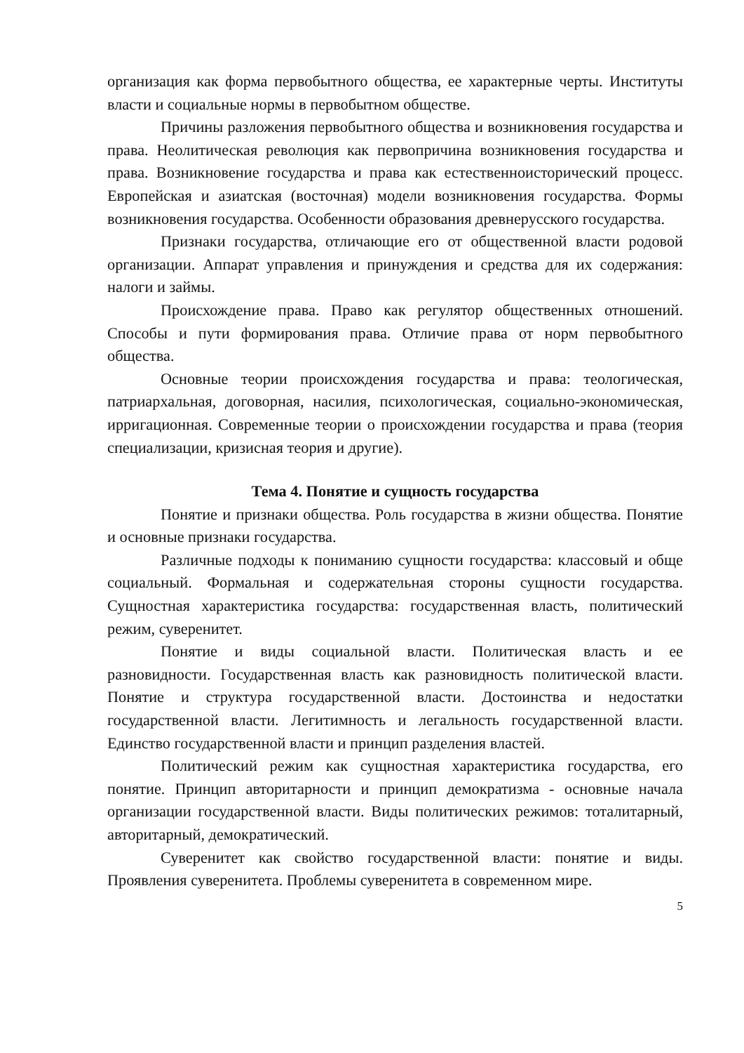организация как форма первобытного общества, ее характерные черты. Институты власти и социальные нормы в первобытном обществе.
Причины разложения первобытного общества и возникновения государства и права. Неолитическая революция как первопричина возникновения государства и права. Возникновение государства и права как естественноисторический процесс. Европейская и азиатская (восточная) модели возникновения государства. Формы возникновения государства. Особенности образования древнерусского государства.
Признаки государства, отличающие его от общественной власти родовой организации. Аппарат управления и принуждения и средства для их содержания: налоги и займы.
Происхождение права. Право как регулятор общественных отношений. Способы и пути формирования права. Отличие права от норм первобытного общества.
Основные теории происхождения государства и права: теологическая, патриархальная, договорная, насилия, психологическая, социально-экономическая, ирригационная. Современные теории о происхождении государства и права (теория специализации, кризисная теория и другие).
Тема 4. Понятие и сущность государства
Понятие и признаки общества. Роль государства в жизни общества. Понятие и основные признаки государства.
Различные подходы к пониманию сущности государства: классовый и обще социальный. Формальная и содержательная стороны сущности государства. Сущностная характеристика государства: государственная власть, политический режим, суверенитет.
Понятие и виды социальной власти. Политическая власть и ее разновидности. Государственная власть как разновидность политической власти. Понятие и структура государственной власти. Достоинства и недостатки государственной власти. Легитимность и легальность государственной власти. Единство государственной власти и принцип разделения властей.
Политический режим как сущностная характеристика государства, его понятие. Принцип авторитарности и принцип демократизма - основные начала организации государственной власти. Виды политических режимов: тоталитарный, авторитарный, демократический.
Суверенитет как свойство государственной власти: понятие и виды. Проявления суверенитета. Проблемы суверенитета в современном мире.
5